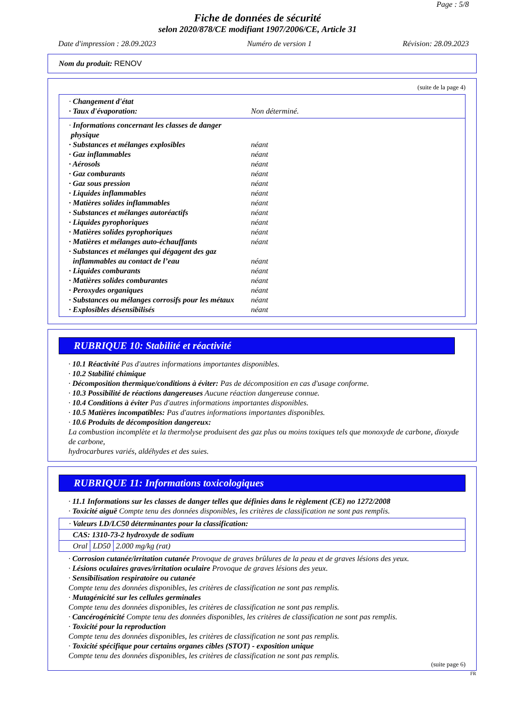Page : 5/8
Fiche de données de sécurité
selon 2020/878/CE modifiant 1907/2006/CE, Article 31
Date d'impression : 28.09.2023 Numéro de version 1 Révision: 28.09.2023
Nom du produit: RENOV
(suite de la page 4)
· Changement d'état
· Taux d'évaporation: Non déterminé.
· Informations concernant les classes de danger
physique
· Substances et mélanges explosibles néant
· Gaz inflammables néant
· Aérosols néant
· Gaz comburants néant
· Gaz sous pression néant
· Liquides inflammables néant
· Matières solides inflammables néant
· Substances et mélanges autoréactifs néant
· Liquides pyrophoriques néant
· Matières solides pyrophoriques néant
· Matières et mélanges auto-échauffants néant
· Substances et mélanges qui dégagent des gaz
inflammables au contact de l’eau néant
· Liquides comburants néant
· Matières solides comburantes néant
· Peroxydes organiques néant
· Substances ou mélanges corrosifs pour les métaux néant
· Explosibles désensibilisés néant
RUBRIQUE 10: Stabilité et réactivité
· 10.1 Réactivité Pas d'autres informations importantes disponibles.
· 10.2 Stabilité chimique
· Décomposition thermique/conditions à éviter: Pas de décomposition en cas d'usage conforme.
· 10.3 Possibilité de réactions dangereuses Aucune réaction dangereuse connue.
· 10.4 Conditions à éviter Pas d'autres informations importantes disponibles.
· 10.5 Matières incompatibles: Pas d'autres informations importantes disponibles.
· 10.6 Produits de décomposition dangereux:
La combustion incomplète et la thermolyse produisent des gaz plus ou moins toxiques tels que monoxyde de carbone, dioxyde de carbone,
hydrocarbures variés, aldéhydes et des suies.
RUBRIQUE 11: Informations toxicologiques
· 11.1 Informations sur les classes de danger telles que définies dans le règlement (CE) no 1272/2008
· Toxicité aiguë Compte tenu des données disponibles, les critères de classification ne sont pas remplis.
| · Valeurs LD/LC50 déterminantes pour la classification: | | |
| CAS: 1310-73-2 hydroxyde de sodium | | |
| Oral | LD50 | 2.000 mg/kg (rat) |
· Corrosion cutanée/irritation cutanée Provoque de graves brûlures de la peau et de graves lésions des yeux.
· Lésions oculaires graves/irritation oculaire Provoque de graves lésions des yeux.
· Sensibilisation respiratoire ou cutanée
Compte tenu des données disponibles, les critères de classification ne sont pas remplis.
· Mutagénicité sur les cellules germinales
Compte tenu des données disponibles, les critères de classification ne sont pas remplis.
· Cancérogénicité Compte tenu des données disponibles, les critères de classification ne sont pas remplis.
· Toxicité pour la reproduction
Compte tenu des données disponibles, les critères de classification ne sont pas remplis.
· Toxicité spécifique pour certains organes cibles (STOT) - exposition unique
Compte tenu des données disponibles, les critères de classification ne sont pas remplis.
(suite page 6)
FR